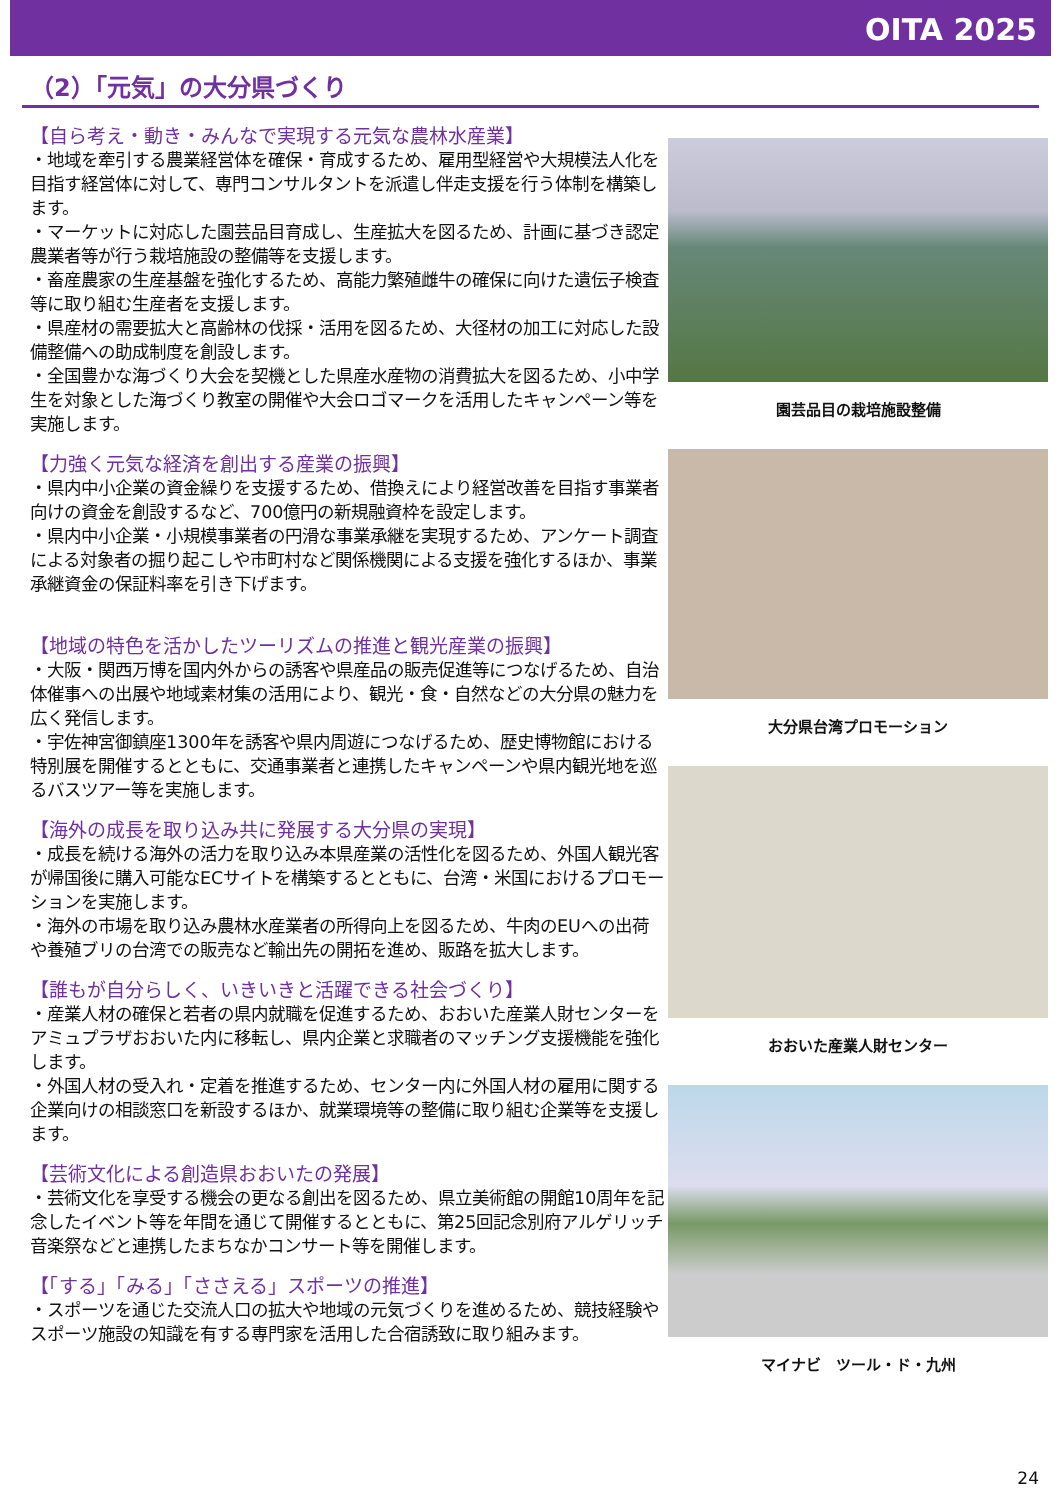OITA 2025
（2）「元気」の大分県づくり
【自ら考え・動き・みんなで実現する元気な農林水産業】
・地域を牽引する農業経営体を確保・育成するため、雇用型経営や大規模法人化を目指す経営体に対して、専門コンサルタントを派遣し伴走支援を行う体制を構築します。
・マーケットに対応した園芸品目育成し、生産拡大を図るため、計画に基づき認定農業者等が行う栽培施設の整備等を支援します。
・畜産農家の生産基盤を強化するため、高能力繁殖雌牛の確保に向けた遺伝子検査等に取り組む生産者を支援します。
・県産材の需要拡大と高齢林の伐採・活用を図るため、大径材の加工に対応した設備整備への助成制度を創設します。
・全国豊かな海づくり大会を契機とした県産水産物の消費拡大を図るため、小中学生を対象とした海づくり教室の開催や大会ロゴマークを活用したキャンペーン等を実施します。
【力強く元気な経済を創出する産業の振興】
・県内中小企業の資金繰りを支援するため、借換えにより経営改善を目指す事業者向けの資金を創設するなど、700億円の新規融資枠を設定します。
・県内中小企業・小規模事業者の円滑な事業承継を実現するため、アンケート調査による対象者の掘り起こしや市町村など関係機関による支援を強化するほか、事業承継資金の保証料率を引き下げます。
【地域の特色を活かしたツーリズムの推進と観光産業の振興】
・大阪・関西万博を国内外からの誘客や県産品の販売促進等につなげるため、自治体催事への出展や地域素材集の活用により、観光・食・自然などの大分県の魅力を広く発信します。
・宇佐神宮御鎮座1300年を誘客や県内周遊につなげるため、歴史博物館における特別展を開催するとともに、交通事業者と連携したキャンペーンや県内観光地を巡るバスツアー等を実施します。
【海外の成長を取り込み共に発展する大分県の実現】
・成長を続ける海外の活力を取り込み本県産業の活性化を図るため、外国人観光客が帰国後に購入可能なECサイトを構築するとともに、台湾・米国におけるプロモーションを実施します。
・海外の市場を取り込み農林水産業者の所得向上を図るため、牛肉のEUへの出荷や養殖ブリの台湾での販売など輸出先の開拓を進め、販路を拡大します。
【誰もが自分らしく、いきいきと活躍できる社会づくり】
・産業人材の確保と若者の県内就職を促進するため、おおいた産業人財センターをアミュプラザおおいた内に移転し、県内企業と求職者のマッチング支援機能を強化します。
・外国人材の受入れ・定着を推進するため、センター内に外国人材の雇用に関する企業向けの相談窓口を新設するほか、就業環境等の整備に取り組む企業等を支援します。
【芸術文化による創造県おおいたの発展】
・芸術文化を享受する機会の更なる創出を図るため、県立美術館の開館10周年を記念したイベント等を年間を通じて開催するとともに、第25回記念別府アルゲリッチ音楽祭などと連携したまちなかコンサート等を開催します。
【「する」「みる」「ささえる」スポーツの推進】
・スポーツを通じた交流人口の拡大や地域の元気づくりを進めるため、競技経験やスポーツ施設の知識を有する専門家を活用した合宿誘致に取り組みます。
園芸品目の栽培施設整備
大分県台湾プロモーション
おおいた産業人財センター
マイナビ　ツール・ド・九州
24